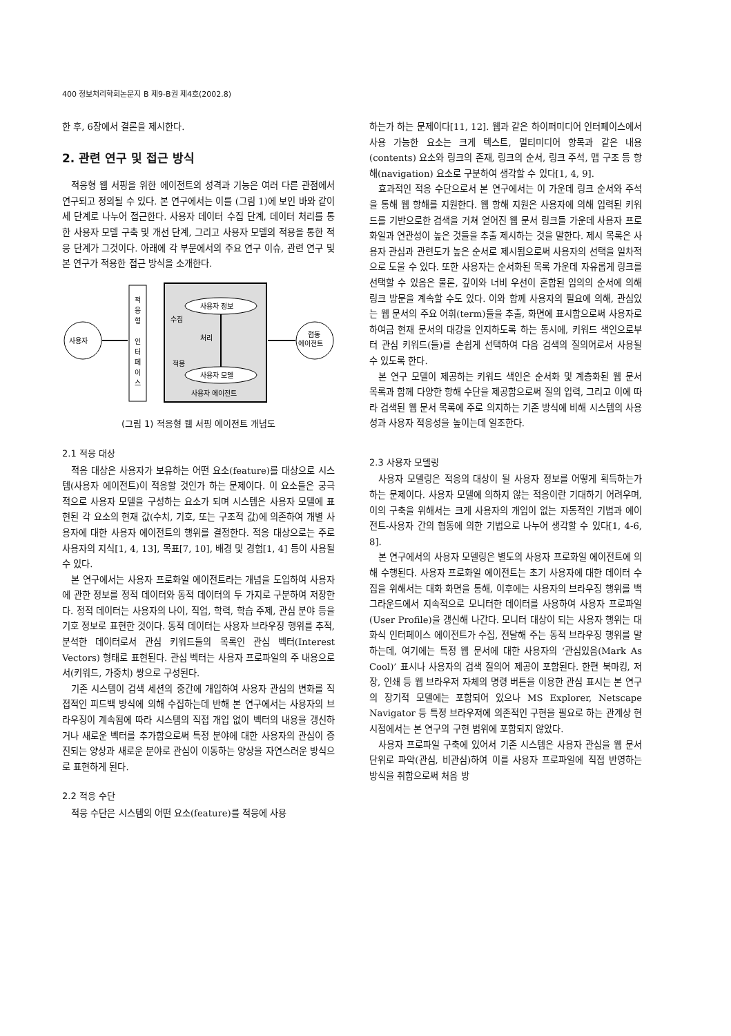400 정보처리학회논문지 B 제9-B권 제4호(2002.8)
한 후, 6장에서 결론을 제시한다.
2. 관련 연구 및 접근 방식
적응형 웹 서핑을 위한 에이전트의 성격과 기능은 여러 다른 관점에서 연구되고 정의될 수 있다. 본 연구에서는 이를 (그림 1)에 보인 바와 같이 세 단계로 나누어 접근한다. 사용자 데이터 수집 단계, 데이터 처리를 통한 사용자 모델 구축 및 개선 단계, 그리고 사용자 모델의 적용을 통한 적응 단계가 그것이다. 아래에 각 부문에서의 주요 연구 이슈, 관련 연구 및 본 연구가 적용한 접근 방식을 소개한다.
사용자
적
응
형
인
터
페
이
스
사용자 정보
사용자 모델
수집
처리
적용
사용자 에이전트
협동
에이전트
(그림 1) 적응형 웹 서핑 에이전트 개념도
2.1 적응 대상
적응 대상은 사용자가 보유하는 어떤 요소(feature)를 대상으로 시스템(사용자 에이전트)이 적응할 것인가 하는 문제이다. 이 요소들은 궁극적으로 사용자 모델을 구성하는 요소가 되며 시스템은 사용자 모델에 표현된 각 요소의 현재 값(수치, 기호, 또는 구조적 값)에 의존하여 개별 사용자에 대한 사용자 에이전트의 행위를 결정한다. 적응 대상으로는 주로 사용자의 지식[1, 4, 13], 목표[7, 10], 배경 및 경험[1, 4] 등이 사용될 수 있다.
본 연구에서는 사용자 프로화일 에이전트라는 개념을 도입하여 사용자에 관한 정보를 정적 데이터와 동적 데이터의 두 가지로 구분하여 저장한다. 정적 데이터는 사용자의 나이, 직업, 학력, 학습 주제, 관심 분야 등을 기호 정보로 표현한 것이다. 동적 데이터는 사용자 브라우징 행위를 추적, 분석한 데이터로서 관심 키워드들의 목록인 관심 벡터(Interest Vectors) 형태로 표현된다. 관심 벡터는 사용자 프로파일의 주 내용으로서(키워드, 가중치) 쌍으로 구성된다.
기존 시스템이 검색 세션의 중간에 개입하여 사용자 관심의 변화를 직접적인 피드백 방식에 의해 수집하는데 반해 본 연구에서는 사용자의 브라우징이 계속됨에 따라 시스템의 직접 개입 없이 벡터의 내용을 갱신하거나 새로운 벡터를 추가함으로써 특정 분야에 대한 사용자의 관심이 증진되는 양상과 새로운 분야로 관심이 이동하는 양상을 자연스러운 방식으로 표현하게 된다.
2.2 적응 수단
적응 수단은 시스템의 어떤 요소(feature)를 적응에 사용
하는가 하는 문제이다[11, 12]. 웹과 같은 하이퍼미디어 인터페이스에서 사용 가능한 요소는 크게 텍스트, 멀티미디어 항목과 같은 내용(contents) 요소와 링크의 존재, 링크의 순서, 링크 주석, 맵 구조 등 항해(navigation) 요소로 구분하여 생각할 수 있다[1, 4, 9].
효과적인 적응 수단으로서 본 연구에서는 이 가운데 링크 순서와 주석을 통해 웹 항해를 지원한다. 웹 항해 지원은 사용자에 의해 입력된 키워드를 기반으로한 검색을 거쳐 얻어진 웹 문서 링크들 가운데 사용자 프로화일과 연관성이 높은 것들을 추출 제시하는 것을 말한다. 제시 목록은 사용자 관심과 관련도가 높은 순서로 제시됨으로써 사용자의 선택을 일차적으로 도울 수 있다. 또한 사용자는 순서화된 목록 가운데 자유롭게 링크를 선택할 수 있음은 물론, 깊이와 너비 우선이 혼합된 임의의 순서에 의해 링크 방문을 계속할 수도 있다. 이와 함께 사용자의 필요에 의해, 관심있는 웹 문서의 주요 어휘(term)들을 추출, 화면에 표시함으로써 사용자로 하여금 현재 문서의 대강을 인지하도록 하는 동시에, 키워드 색인으로부터 관심 키워드(들)를 손쉽게 선택하여 다음 검색의 질의어로서 사용될 수 있도록 한다.
본 연구 모델이 제공하는 키워드 색인은 순서화 및 계층화된 웹 문서 목록과 함께 다양한 항해 수단을 제공함으로써 질의 입력, 그리고 이에 따라 검색된 웹 문서 목록에 주로 의지하는 기존 방식에 비해 시스템의 사용성과 사용자 적응성을 높이는데 일조한다.
2.3 사용자 모델링
사용자 모델링은 적응의 대상이 될 사용자 정보를 어떻게 획득하는가 하는 문제이다. 사용자 모델에 의하지 않는 적응이란 기대하기 어려우며, 이의 구축을 위해서는 크게 사용자의 개입이 없는 자동적인 기법과 에이전트-사용자 간의 협동에 의한 기법으로 나누어 생각할 수 있다[1, 4-6, 8].
본 연구에서의 사용자 모델링은 별도의 사용자 프로화일 에이전트에 의해 수행된다. 사용자 프로화일 에이전트는 초기 사용자에 대한 데이터 수집을 위해서는 대화 화면을 통해, 이후에는 사용자의 브라우징 행위를 백그라운드에서 지속적으로 모니터한 데이터를 사용하여 사용자 프로파일(User Profile)을 갱신해 나간다. 모니터 대상이 되는 사용자 행위는 대화식 인터페이스 에이전트가 수집, 전달해 주는 동적 브라우징 행위를 말하는데, 여기에는 특정 웹 문서에 대한 사용자의 ‘관심있음(Mark As Cool)’ 표시나 사용자의 검색 질의어 제공이 포함된다. 한편 북마킹, 저장, 인쇄 등 웹 브라우저 자체의 명령 버튼을 이용한 관심 표시는 본 연구의 장기적 모델에는 포함되어 있으나 MS Explorer, Netscape Navigator 등 특정 브라우저에 의존적인 구현을 필요로 하는 관계상 현 시점에서는 본 연구의 구현 범위에 포함되지 않았다.
사용자 프로파일 구축에 있어서 기존 시스템은 사용자 관심을 웹 문서 단위로 파악(관심, 비관심)하여 이를 사용자 프로파일에 직접 반영하는 방식을 취함으로써 처음 방